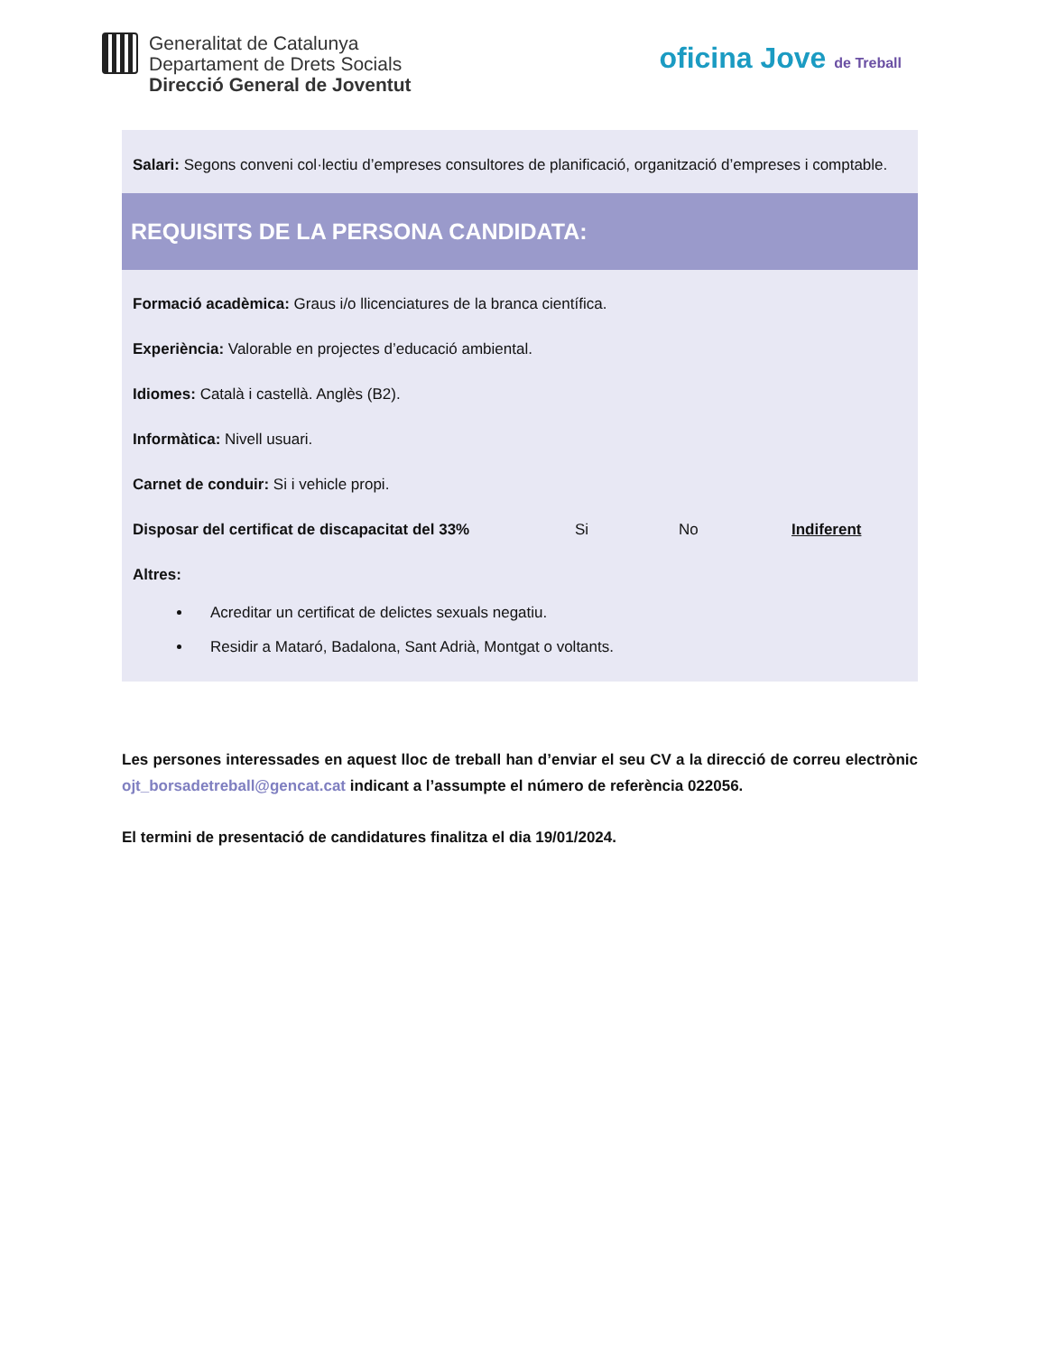Generalitat de Catalunya
Departament de Drets Socials
Direcció General de Joventut
oficina Jove de Treball
Salari: Segons conveni col·lectiu d’empreses consultores de planificació, organització d’empreses i comptable.
REQUISITS DE LA PERSONA CANDIDATA:
Formació acadèmica: Graus i/o llicenciatures de la branca científica.
Experiència: Valorable en projectes d’educació ambiental.
Idiomes: Català i castellà. Anglès (B2).
Informàtica: Nivell usuari.
Carnet de conduir: Si i vehicle propi.
Disposar del certificat de discapacitat del 33% Si No Indiferent
Altres:
Acreditar un certificat de delictes sexuals negatiu.
Residir a Mataró, Badalona, Sant Adrià, Montgat o voltants.
Les persones interessades en aquest lloc de treball han d’enviar el seu CV a la direcció de correu electrònic ojt_borsadetreball@gencat.cat indicant a l’assumpte el número de referència 022056.
El termini de presentació de candidatures finalitza el dia 19/01/2024.